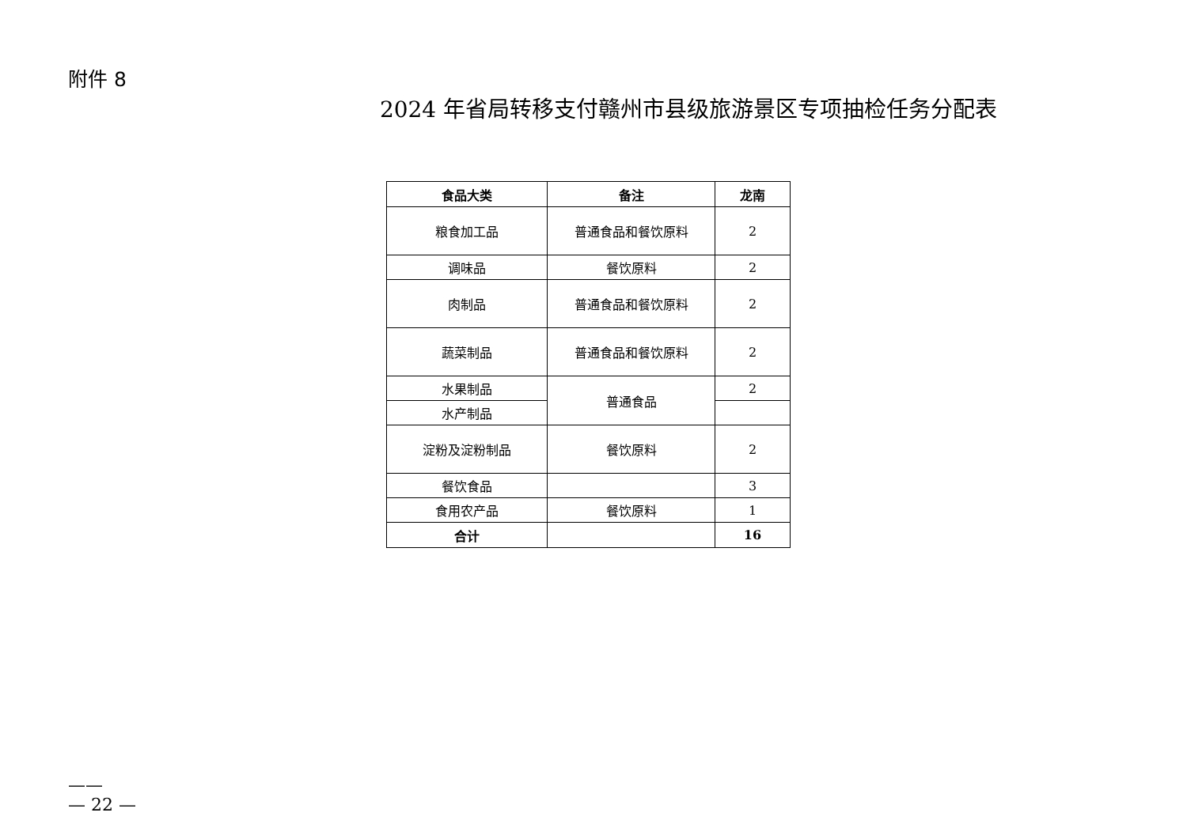附件 8
2024 年省局转移支付赣州市县级旅游景区专项抽检任务分配表
| 食品大类 | 备注 | 龙南 |
| --- | --- | --- |
| 粮食加工品 | 普通食品和餐饮原料 | 2 |
| 调味品 | 餐饮原料 | 2 |
| 肉制品 | 普通食品和餐饮原料 | 2 |
| 蔬菜制品 | 普通食品和餐饮原料 | 2 |
| 水果制品 | 普通食品 | 2 |
| 水产制品 | | |
| 淀粉及淀粉制品 | 餐饮原料 | 2 |
| 餐饮食品 | | 3 |
| 食用农产品 | 餐饮原料 | 1 |
| 合计 | | 16 |
——
— 22 —